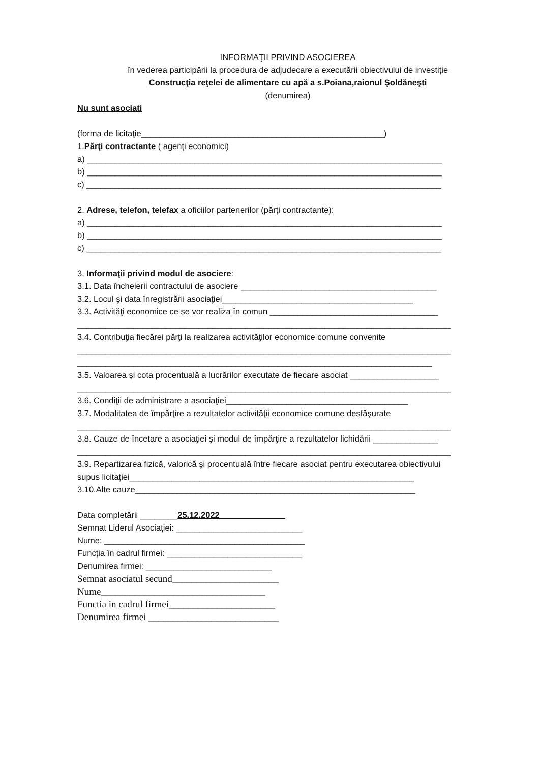INFORMAŢII PRIVIND ASOCIEREA
în vederea participării la procedura de adjudecare a executării obiectivului de investiție
Construcţia reţelei de alimentare cu apă a s.Poiana,raionul Şoldăneşti
(denumirea)
Nu sunt asociati
(forma de licitaţie____________________________________________________)
1.Părţi contractante ( agenţi economici)
a) ____________________________________________________________________________
b) ____________________________________________________________________________
c) ____________________________________________________________________________
2. Adrese, telefon, telefax a oficiilor partenerilor (părţi contractante):
a) ____________________________________________________________________________
b) ____________________________________________________________________________
c) ____________________________________________________________________________
3. Informaţii privind modul de asociere:
3.1. Data încheierii contractului de asociere __________________________________________
3.2. Locul şi data înregistrării asociaţiei_________________________________________
3.3. Activităţi economice ce se vor realiza în comun ____________________________________
________________________________________________________________________________
3.4. Contribuţia fiecărei părţi la realizarea activităţilor economice comune convenite
________________________________________________________________________________
____________________________________________________________________________
3.5. Valoarea și cota procentuală a lucrărilor executate de fiecare asociat ___________________
________________________________________________________________________________
3.6. Condiţii de administrare a asociaţiei_______________________________________
3.7. Modalitatea de împărţire a rezultatelor activităţii economice comune desfăşurate
________________________________________________________________________________
3.8. Cauze de încetare a asociaţiei şi modul de împărţire a rezultatelor lichidării ______________
________________________________________________________________________________
3.9. Repartizarea fizică, valorică şi procentuală între fiecare asociat pentru executarea obiectivului
supus licitaţiei_____________________________________________________________
3.10.Alte cauze____________________________________________________________
Data completării ________25.12.2022______________
Semnat Liderul Asociației: ___________________________
Nume: ___________________________________________
Funcţia în cadrul firmei: _____________________________
Denumirea firmei: ___________________________
Semnat asociatul secund______________________
Nume__________________________________
Functia in cadrul firmei______________________
Denumirea firmei ___________________________